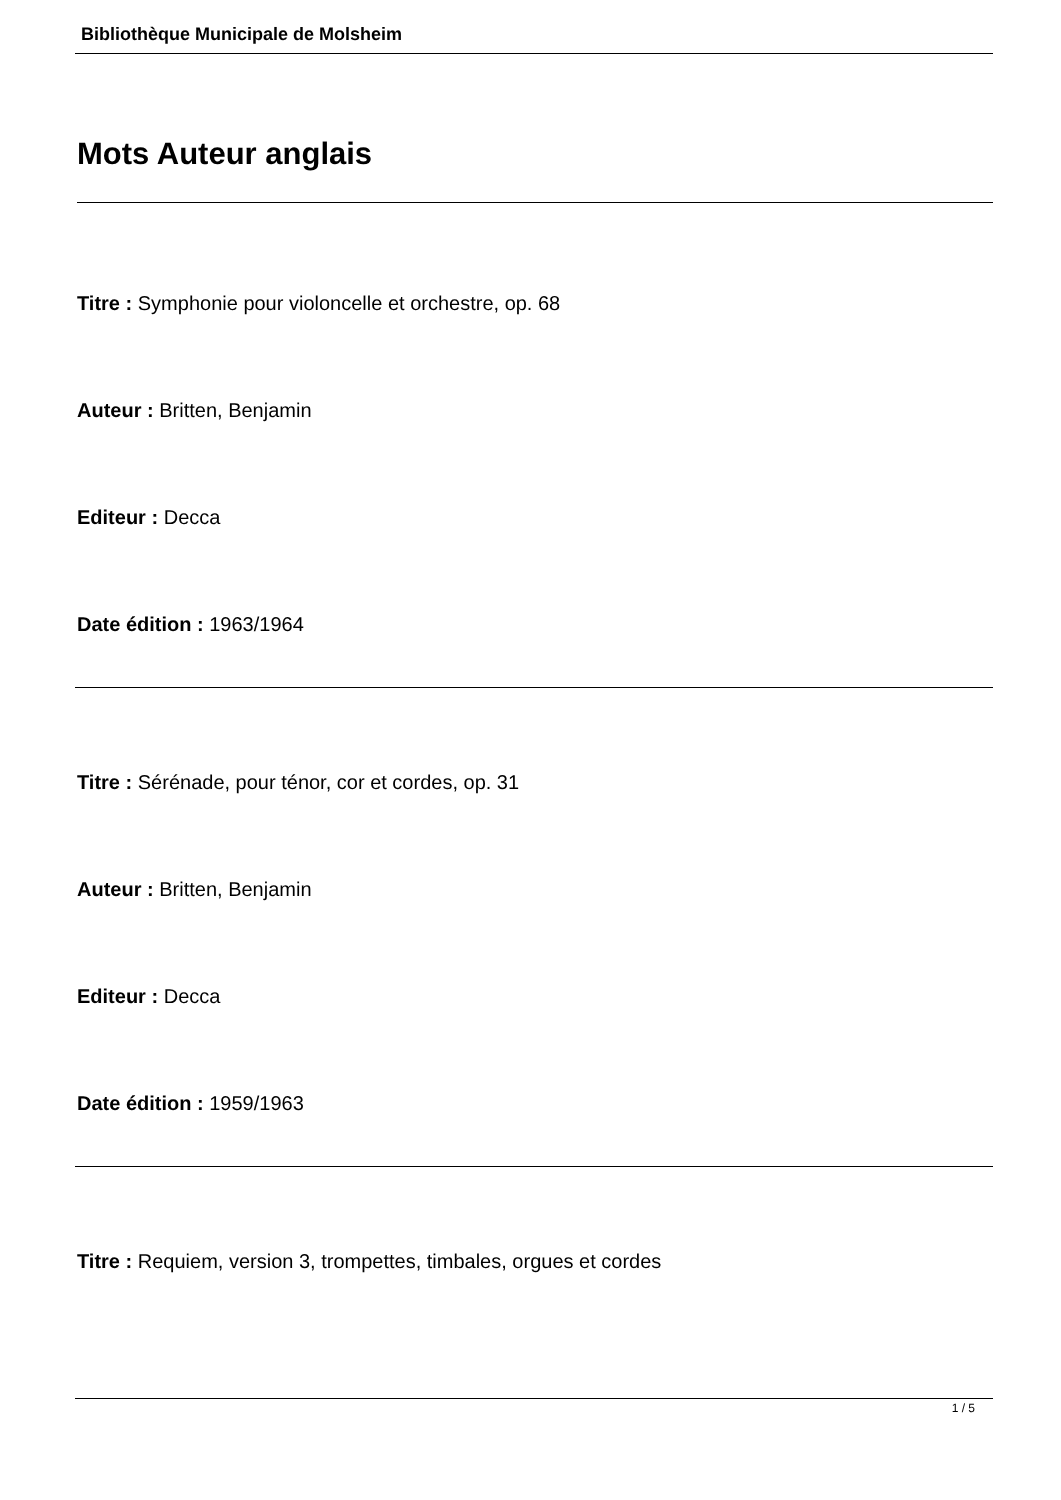Bibliothèque Municipale de Molsheim
Mots Auteur anglais
Titre : Symphonie pour violoncelle et orchestre, op. 68
Auteur : Britten, Benjamin
Editeur : Decca
Date édition : 1963/1964
Titre : Sérénade, pour ténor, cor et cordes, op. 31
Auteur : Britten, Benjamin
Editeur : Decca
Date édition : 1959/1963
Titre : Requiem, version 3, trompettes, timbales, orgues et cordes
1 / 5